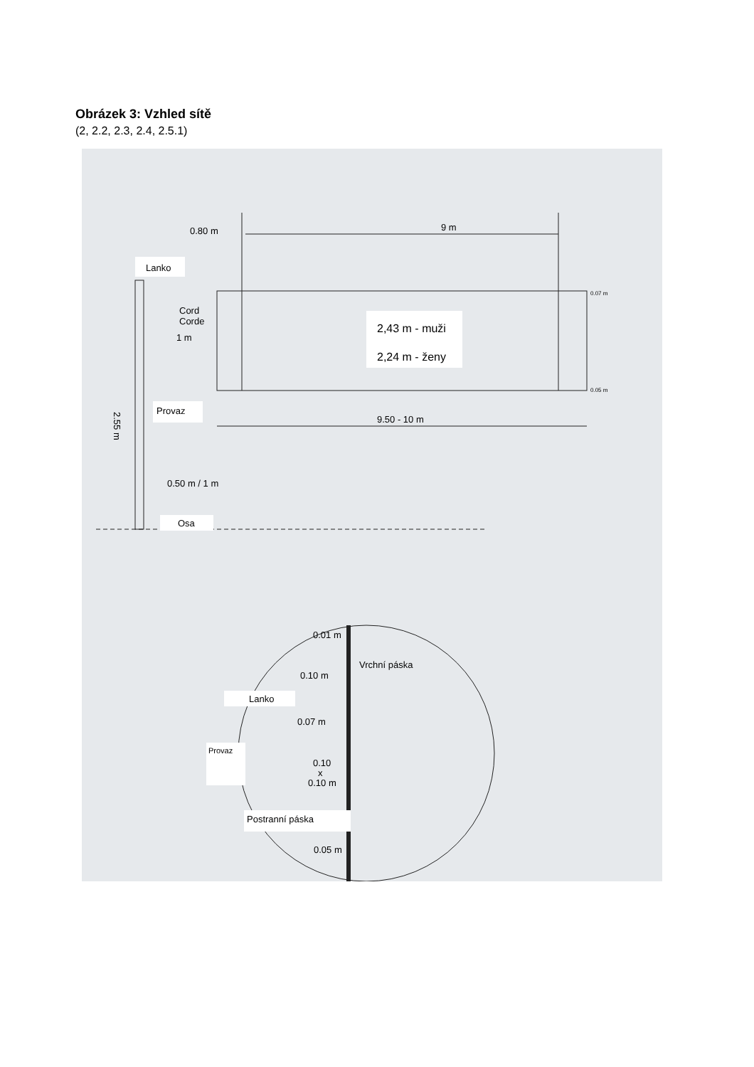Obrázek 3: Vzhled sítě
(2, 2.2, 2.3, 2.4, 2.5.1)
Lanko
0.80 m
9 m
Cord
Corde
1 m
2,43 m - muži
2,24 m - ženy
0.07 m
0.05 m
2.55 m
Provaz
9.50 - 10 m
0.50 m / 1 m
Osa
0.01 m
Vrchní páska
0.10 m
Lanko
0.07 m
Provaz
0.10
x
0.10 m
Postranní páska
0.05 m